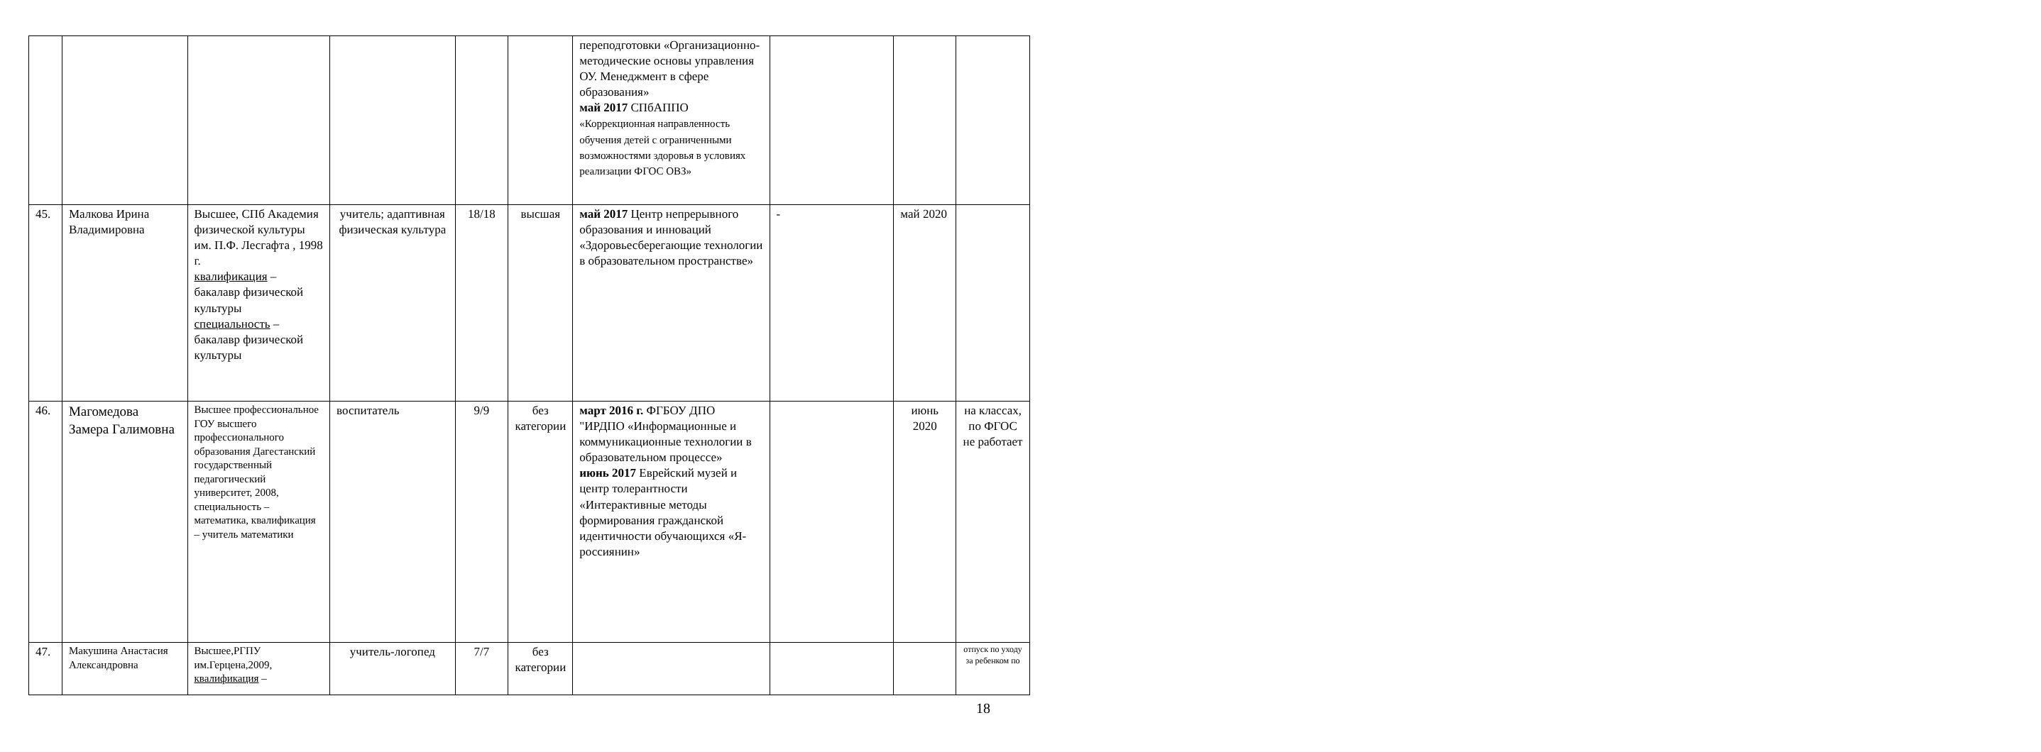| | | | | | | переподготовки «Организационно-методические основы управления ОУ. Менеджмент в сфере образования» май 2017 СПбАППО «Коррекционная направленность обучения детей с ограниченными возможностями здоровья в условиях реализации ФГОС ОВЗ» | | | |
| 45. | Малкова Ирина Владимировна | Высшее, СПб Академия физической культуры им. П.Ф. Лесгафта , 1998 г. квалификация – бакалавр физической культуры специальность – бакалавр физической культуры | учитель; адаптивная физическая культура | 18/18 | высшая | май 2017 Центр непрерывного образования и инноваций «Здоровьесберегающие технологии в образовательном пространстве» | - | май 2020 | |
| 46. | Магомедова Замера Галимовна | Высшее профессиональное ГОУ высшего профессионального образования Дагестанский государственный педагогический университет, 2008, специальность – математика, квалификация – учитель математики | воспитатель | 9/9 | без категории | март 2016 г. ФГБОУ ДПО "ИРДПО «Информационные и коммуникационные технологии в образовательном процессе» июнь 2017 Еврейский музей и центр толерантности «Интерактивные методы формирования гражданской идентичности обучающихся «Я-россиянин» | | июнь 2020 | на классах, по ФГОС не работает |
| 47. | Макушина Анастасия Александровна | Высшее,РГПУ им.Герцена,2009, квалификация – | учитель-логопед | 7/7 | без категории | | | | отпуск по уходу за ребенком по |
18